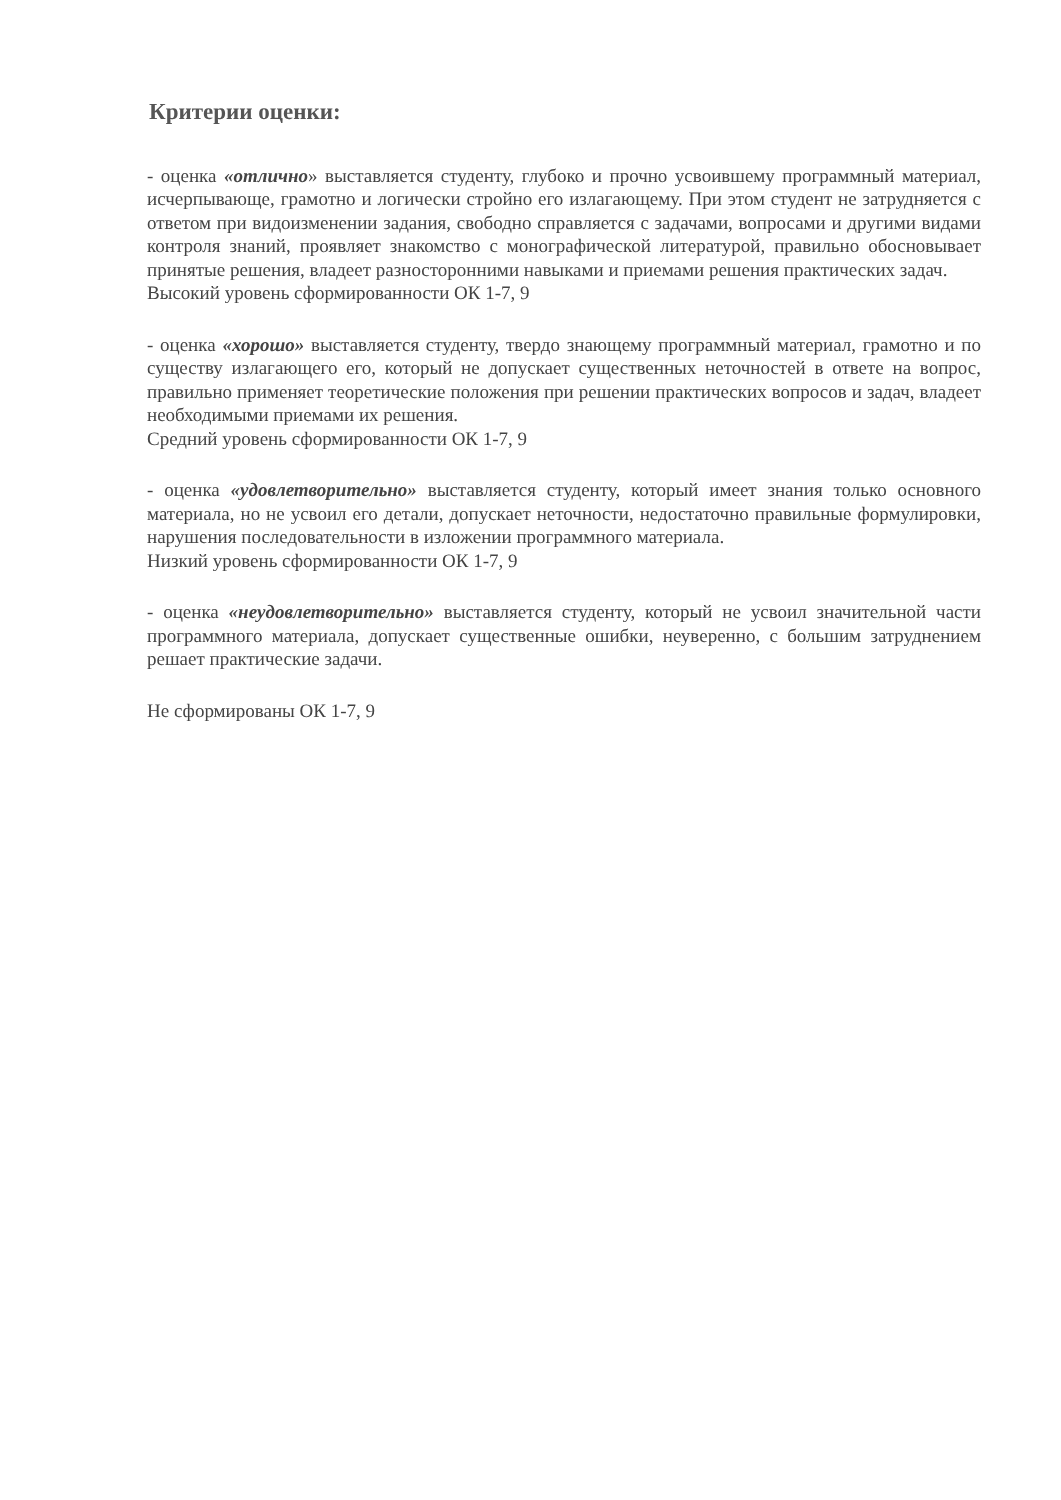Критерии оценки:
- оценка «отлично» выставляется студенту, глубоко и прочно усвоившему программный материал, исчерпывающе, грамотно и логически стройно его излагающему. При этом студент не затрудняется с ответом при видоизменении задания, свободно справляется с задачами, вопросами и другими видами контроля знаний, проявляет знакомство с монографической литературой, правильно обосновывает принятые решения, владеет разносторонними навыками и приемами решения практических задач.
Высокий уровень сформированности ОК 1-7, 9
- оценка «хорошо» выставляется студенту, твердо знающему программный материал, грамотно и по существу излагающего его, который не допускает существенных неточностей в ответе на вопрос, правильно применяет теоретические положения при решении практических вопросов и задач, владеет необходимыми приемами их решения.
Средний уровень сформированности ОК 1-7, 9
- оценка «удовлетворительно» выставляется студенту, который имеет знания только основного материала, но не усвоил его детали, допускает неточности, недостаточно правильные формулировки, нарушения последовательности в изложении программного материала.
Низкий уровень сформированности ОК 1-7, 9
- оценка «неудовлетворительно» выставляется студенту, который не усвоил значительной части программного материала, допускает существенные ошибки, неуверенно, с большим затруднением решает практические задачи.
Не сформированы ОК 1-7, 9